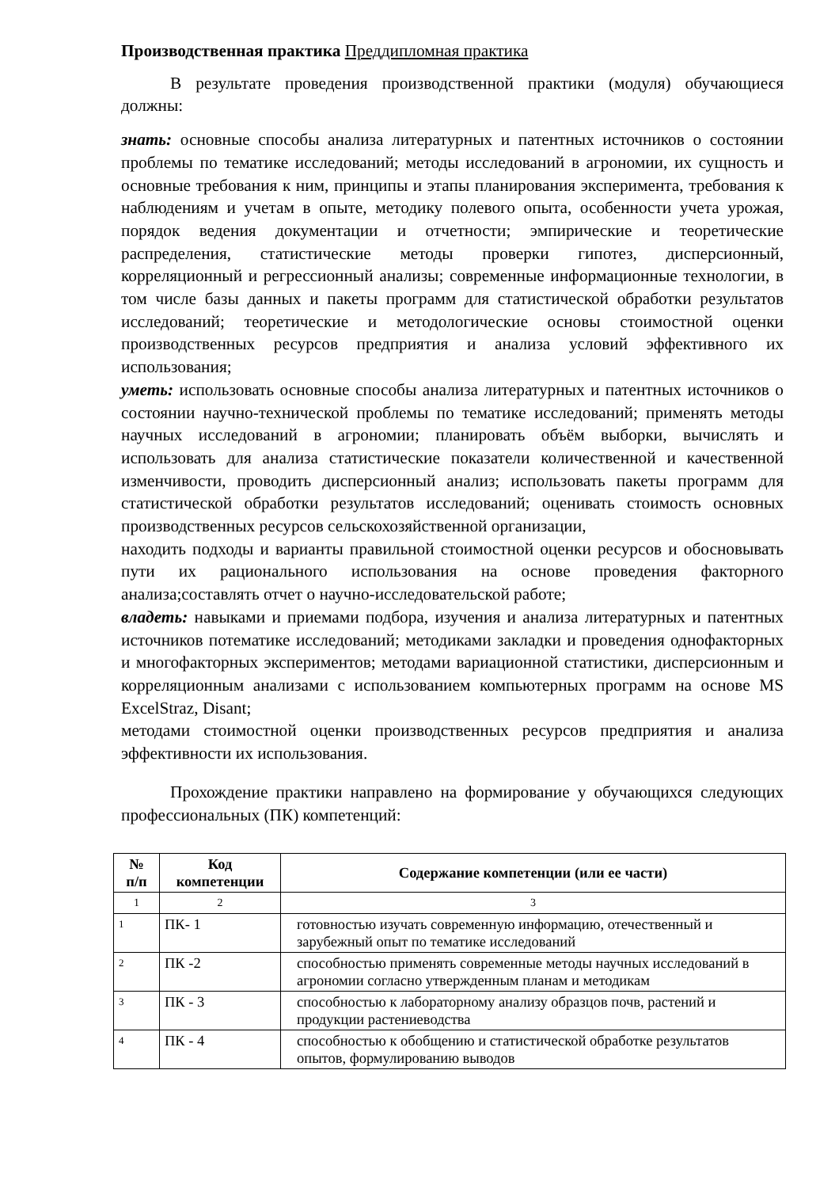Производственная практика Преддипломная практика
В результате проведения производственной практики (модуля) обучающиеся должны:
знать: основные способы анализа литературных и патентных источников о состоянии проблемы по тематике исследований; методы исследований в агрономии, их сущность и основные требования к ним, принципы и этапы планирования эксперимента, требования к наблюдениям и учетам в опыте, методику полевого опыта, особенности учета урожая, порядок ведения документации и отчетности; эмпирические и теоретические распределения, статистические методы проверки гипотез, дисперсионный, корреляционный и регрессионный анализы; современные информационные технологии, в том числе базы данных и пакеты программ для статистической обработки результатов исследований; теоретические и методологические основы стоимостной оценки производственных ресурсов предприятия и анализа условий эффективного их использования;
уметь: использовать основные способы анализа литературных и патентных источников о состоянии научно-технической проблемы по тематике исследований; применять методы научных исследований в агрономии; планировать объём выборки, вычислять и использовать для анализа статистические показатели количественной и качественной изменчивости, проводить дисперсионный анализ; использовать пакеты программ для статистической обработки результатов исследований; оценивать стоимость основных производственных ресурсов сельскохозяйственной организации,
находить подходы и варианты правильной стоимостной оценки ресурсов и обосновывать пути их рационального использования на основе проведения факторного анализа;составлять отчет о научно-исследовательской работе;
владеть: навыками и приемами подбора, изучения и анализа литературных и патентных источников потематике исследований; методиками закладки и проведения однофакторных и многофакторных экспериментов; методами вариационной статистики, дисперсионным и корреляционным анализами с использованием компьютерных программ на основе MS ExcelStraz, Disant;
методами стоимостной оценки производственных ресурсов предприятия и анализа эффективности их использования.
Прохождение практики направлено на формирование у обучающихся следующих профессиональных (ПК) компетенций:
| № п/п | Код компетенции | Содержание компетенции (или ее части) |
| --- | --- | --- |
| 1 | 2 | 3 |
| 1 | ПК- 1 | готовностью изучать современную информацию, отечественный и зарубежный опыт по тематике исследований |
| 2 | ПК -2 | способностью применять современные методы научных исследований в агрономии согласно утвержденным планам и методикам |
| 3 | ПК - 3 | способностью к лабораторному анализу образцов почв, растений и продукции растениеводства |
| 4 | ПК - 4 | способностью к обобщению и статистической обработке результатов опытов, формулированию выводов |